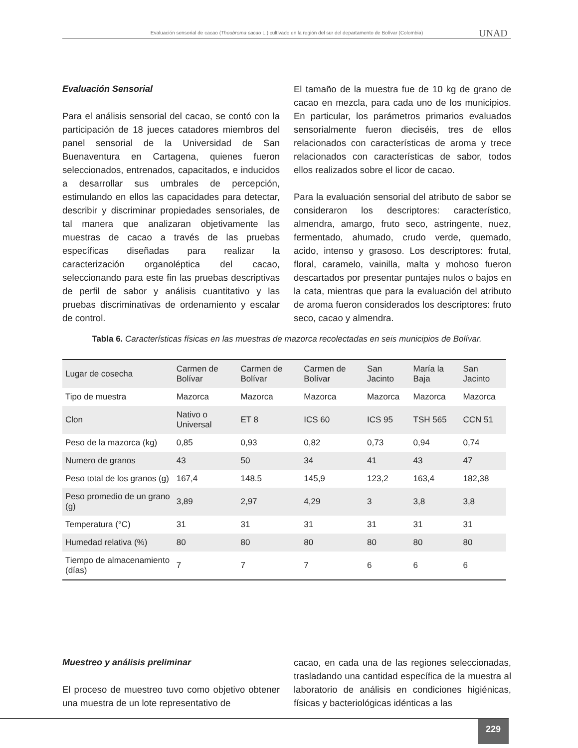Evaluación sensorial de cacao (Theobroma cacao L.) cultivado en la región del sur del departamento de Bolívar (Colombia) UNAD
Evaluación Sensorial
Para el análisis sensorial del cacao, se contó con la participación de 18 jueces catadores miembros del panel sensorial de la Universidad de San Buenaventura en Cartagena, quienes fueron seleccionados, entrenados, capacitados, e inducidos a desarrollar sus umbrales de percepción, estimulando en ellos las capacidades para detectar, describir y discriminar propiedades sensoriales, de tal manera que analizaran objetivamente las muestras de cacao a través de las pruebas específicas diseñadas para realizar la caracterización organoléptica del cacao, seleccionando para este fin las pruebas descriptivas de perfil de sabor y análisis cuantitativo y las pruebas discriminativas de ordenamiento y escalar de control.
El tamaño de la muestra fue de 10 kg de grano de cacao en mezcla, para cada uno de los municipios. En particular, los parámetros primarios evaluados sensorialmente fueron dieciséis, tres de ellos relacionados con características de aroma y trece relacionados con características de sabor, todos ellos realizados sobre el licor de cacao.
Para la evaluación sensorial del atributo de sabor se consideraron los descriptores: característico, almendra, amargo, fruto seco, astringente, nuez, fermentado, ahumado, crudo verde, quemado, acido, intenso y grasoso. Los descriptores: frutal, floral, caramelo, vainilla, malta y mohoso fueron descartados por presentar puntajes nulos o bajos en la cata, mientras que para la evaluación del atributo de aroma fueron considerados los descriptores: fruto seco, cacao y almendra.
Tabla 6. Características físicas en las muestras de mazorca recolectadas en seis municipios de Bolívar.
| Lugar de cosecha | Carmen de Bolívar | Carmen de Bolívar | Carmen de Bolívar | San Jacinto | María la Baja | San Jacinto |
| Tipo de muestra | Mazorca | Mazorca | Mazorca | Mazorca | Mazorca | Mazorca |
| Clon | Nativo o Universal | ET 8 | ICS 60 | ICS 95 | TSH 565 | CCN 51 |
| Peso de la mazorca (kg) | 0,85 | 0,93 | 0,82 | 0,73 | 0,94 | 0,74 |
| Numero de granos | 43 | 50 | 34 | 41 | 43 | 47 |
| Peso total de los granos (g) | 167,4 | 148.5 | 145,9 | 123,2 | 163,4 | 182,38 |
| Peso promedio de un grano (g) | 3,89 | 2,97 | 4,29 | 3 | 3,8 | 3,8 |
| Temperatura (°C) | 31 | 31 | 31 | 31 | 31 | 31 |
| Humedad relativa (%) | 80 | 80 | 80 | 80 | 80 | 80 |
| Tiempo de almacenamiento (días) | 7 | 7 | 7 | 6 | 6 | 6 |
Muestreo y análisis preliminar
El proceso de muestreo tuvo como objetivo obtener una muestra de un lote representativo de
cacao, en cada una de las regiones seleccionadas, trasladando una cantidad específica de la muestra al laboratorio de análisis en condiciones higiénicas, físicas y bacteriológicas idénticas a las
229